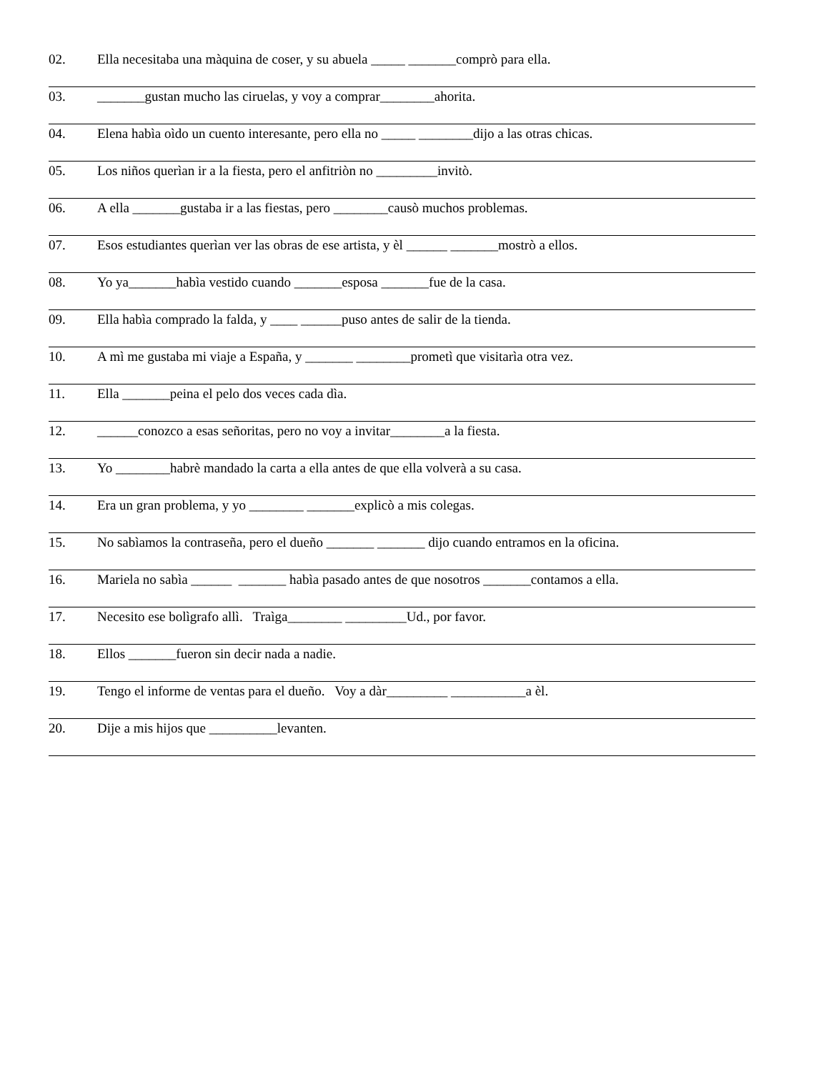02. Ella necesitaba una màquina de coser, y su abuela _____ _______comprò para ella.
03. _______gustan mucho las ciruelas, y voy a comprar________ahorita.
04. Elena habìa oìdo un cuento interesante, pero ella no _____ ________dijo a las otras chicas.
05. Los niños querìan ir a la fiesta, pero el anfitriòn no _________invitò.
06. A ella _______gustaba ir a las fiestas, pero ________causò muchos problemas.
07. Esos estudiantes querìan ver las obras de ese artista, y èl ______ _______mostrò a ellos.
08. Yo ya_______habìa vestido cuando _______esposa _______fue de la casa.
09. Ella habìa comprado la falda, y ____ ______puso antes de salir de la tienda.
10. A mì me gustaba mi viaje a España, y _______ ________prometì que visitarìa otra vez.
11. Ella _______peina el pelo dos veces cada dìa.
12. ______conozco a esas señoritas, pero no voy a invitar________a la fiesta.
13. Yo ________habrè mandado la carta a ella antes de que ella volverà a su casa.
14. Era un gran problema, y yo ________ _______explicò a mis colegas.
15. No sabìamos la contraseña, pero el dueño _______ _______ dijo cuando entramos en la oficina.
16. Mariela no sabìa ______ _______ habìa pasado antes de que nosotros _______contamos a ella.
17. Necesito ese bolìgrafo allì. Traìga________ _________Ud., por favor.
18. Ellos _______fueron sin decir nada a nadie.
19. Tengo el informe de ventas para el dueño. Voy a dàr_________ ___________a èl.
20. Dije a mis hijos que __________levanten.